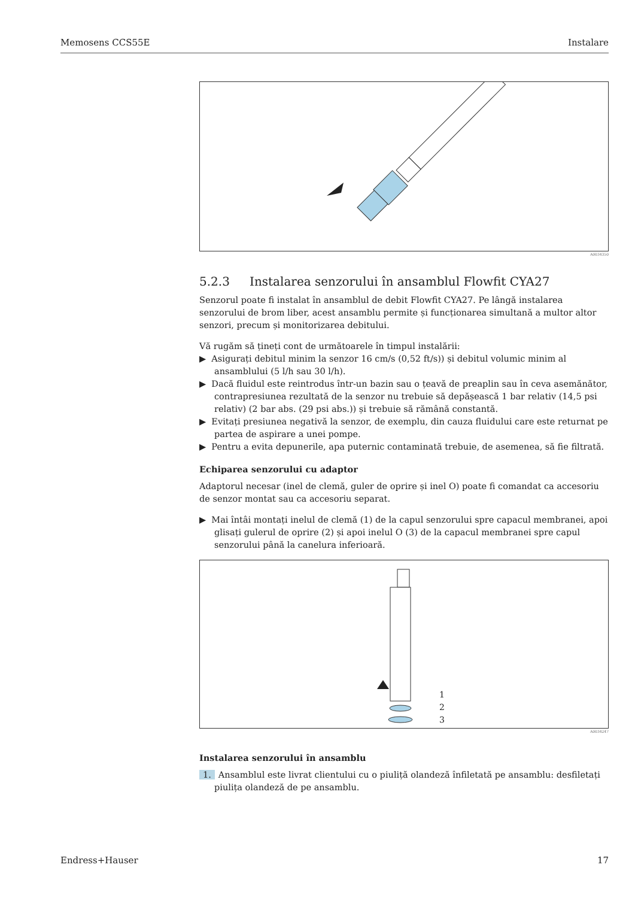Memosens CCS55E Instalare
A0034350
5.2.3 Instalarea senzorului în ansamblul Flowfit CYA27
Senzorul poate fi instalat în ansamblul de debit Flowfit CYA27. Pe lângă instalarea senzorului de brom liber, acest ansamblu permite și funcționarea simultană a multor altor senzori, precum și monitorizarea debitului.
Vă rugăm să țineți cont de următoarele în timpul instalării:
▶ Asigurați debitul minim la senzor 16 cm/s (0,52 ft/s)) și debitul volumic minim al ansamblului (5 l/h sau 30 l/h).
▶ Dacă fluidul este reintrodus într-un bazin sau o țeavă de preaplin sau în ceva asemănător, contrapresiunea rezultată de la senzor nu trebuie să depășească 1 bar relativ (14,5 psi relativ) (2 bar abs. (29 psi abs.)) și trebuie să rămână constantă.
▶ Evitați presiunea negativă la senzor, de exemplu, din cauza fluidului care este returnat pe partea de aspirare a unei pompe.
▶ Pentru a evita depunerile, apa puternic contaminată trebuie, de asemenea, să fie filtrată.
Echiparea senzorului cu adaptor
Adaptorul necesar (inel de clemă, guler de oprire și inel O) poate fi comandat ca accesoriu de senzor montat sau ca accesoriu separat.
▶ Mai întâi montați inelul de clemă (1) de la capul senzorului spre capacul membranei, apoi glisați gulerul de oprire (2) și apoi inelul O (3) de la capacul membranei spre capul senzorului până la canelura inferioară.
1
2
3
A0034247
Instalarea senzorului în ansamblu
1. Ansamblul este livrat clientului cu o piuliță olandeză înfiletată pe ansamblu: desfiletați piulița olandeză de pe ansamblu.
Endress+Hauser 17